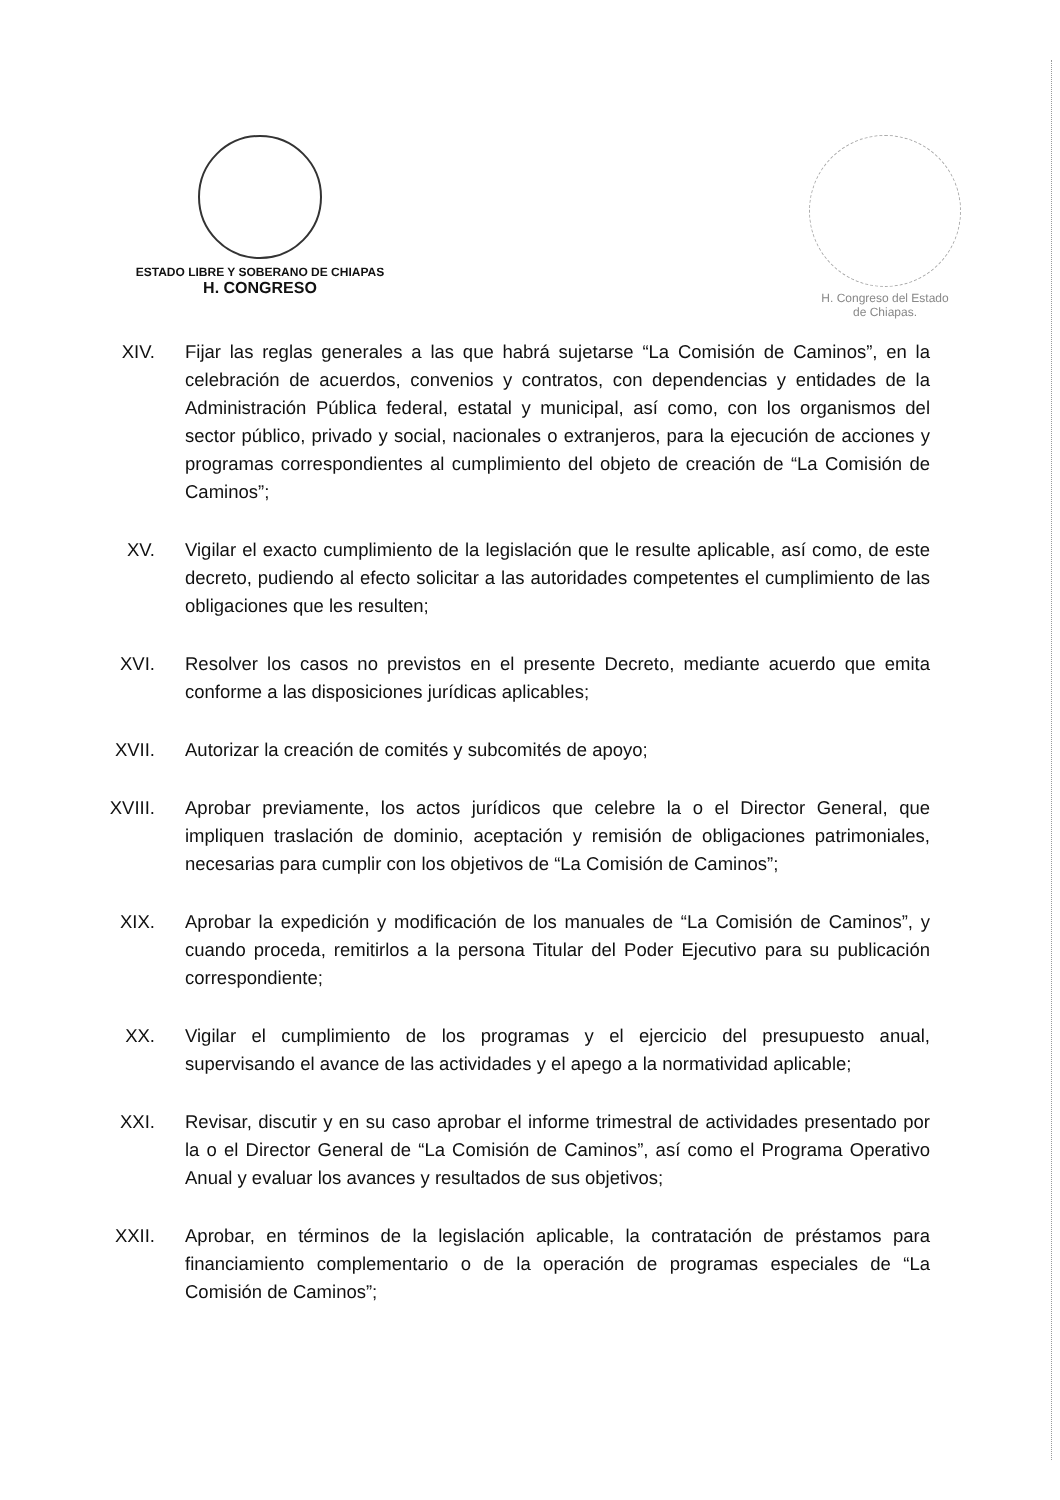ESTADO LIBRE Y SOBERANO DE CHIAPAS
H. CONGRESO
H. Congreso del Estado
de Chiapas.
XIV. Fijar las reglas generales a las que habrá sujetarse “La Comisión de Caminos”, en la celebración de acuerdos, convenios y contratos, con dependencias y entidades de la Administración Pública federal, estatal y municipal, así como, con los organismos del sector público, privado y social, nacionales o extranjeros, para la ejecución de acciones y programas correspondientes al cumplimiento del objeto de creación de “La Comisión de Caminos”;
XV. Vigilar el exacto cumplimiento de la legislación que le resulte aplicable, así como, de este decreto, pudiendo al efecto solicitar a las autoridades competentes el cumplimiento de las obligaciones que les resulten;
XVI. Resolver los casos no previstos en el presente Decreto, mediante acuerdo que emita conforme a las disposiciones jurídicas aplicables;
XVII. Autorizar la creación de comités y subcomités de apoyo;
XVIII.
Aprobar previamente, los actos jurídicos que celebre la o el Director General, que impliquen traslación de dominio, aceptación y remisión de obligaciones patrimoniales, necesarias para cumplir con los objetivos de “La Comisión de Caminos”;
XIX. Aprobar la expedición y modificación de los manuales de “La Comisión de Caminos”, y cuando proceda, remitirlos a la persona Titular del Poder Ejecutivo para su publicación correspondiente;
XX. Vigilar el cumplimiento de los programas y el ejercicio del presupuesto anual, supervisando el avance de las actividades y el apego a la normatividad aplicable;
XXI. Revisar, discutir y en su caso aprobar el informe trimestral de actividades presentado por la o el Director General de “La Comisión de Caminos”, así como el Programa Operativo Anual y evaluar los avances y resultados de sus objetivos;
XXII. Aprobar, en términos de la legislación aplicable, la contratación de préstamos para financiamiento complementario o de la operación de programas especiales de “La Comisión de Caminos”;